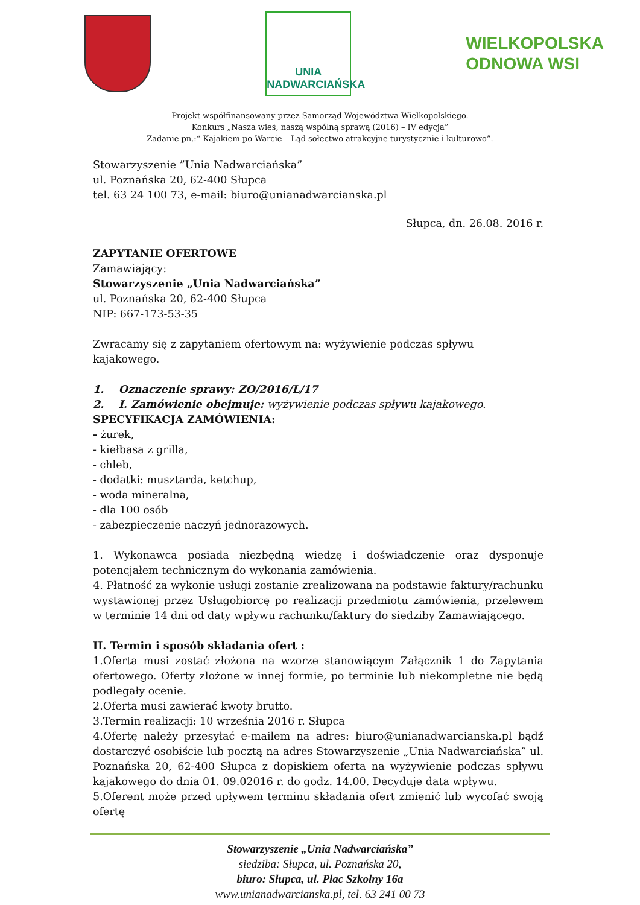UNIA
NADWARCIAŃSKA
WIELKOPOLSKA
ODNOWA WSI
Projekt współfinansowany przez Samorząd Województwa Wielkopolskiego.
Konkurs „Nasza wieś, naszą wspólną sprawą (2016) – IV edycja”
Zadanie pn.:“ Kajakiem po Warcie – Ląd sołectwo atrakcyjne turystycznie i kulturowo”.
Stowarzyszenie ”Unia Nadwarciańska”
ul. Poznańska 20, 62-400 Słupca
tel. 63 24 100 73, e-mail: biuro@unianadwarcianska.pl
Słupca, dn. 26.08. 2016 r.
ZAPYTANIE OFERTOWE
Zamawiający:
Stowarzyszenie „Unia Nadwarciańska”
ul. Poznańska 20, 62-400 Słupca
NIP: 667-173-53-35
Zwracamy się z zapytaniem ofertowym na: wyżywienie podczas spływu kajakowego.
1. Oznaczenie sprawy: ZO/2016/L/17
2. I. Zamówienie obejmuje: wyżywienie podczas spływu kajakowego.
SPECYFIKACJA ZAMÓWIENIA:
- żurek,
- kiełbasa z grilla,
- chleb,
- dodatki: musztarda, ketchup,
- woda mineralna,
- dla 100 osób
- zabezpieczenie naczyń jednorazowych.
1. Wykonawca posiada niezbędną wiedzę i doświadczenie oraz dysponuje potencjałem technicznym do wykonania zamówienia.
4. Płatność za wykonie usługi zostanie zrealizowana na podstawie faktury/rachunku wystawionej przez Usługobiorcę po realizacji przedmiotu zamówienia, przelewem w terminie 14 dni od daty wpływu rachunku/faktury do siedziby Zamawiającego.
II. Termin i sposób składania ofert :
1.Oferta musi zostać złożona na wzorze stanowiącym Załącznik 1 do Zapytania ofertowego. Oferty złożone w innej formie, po terminie lub niekompletne nie będą podlegały ocenie.
2.Oferta musi zawierać kwoty brutto.
3.Termin realizacji: 10 września 2016 r. Słupca
4.Ofertę należy przesyłać e-mailem na adres: biuro@unianadwarcianska.pl bądź dostarczyć osobiście lub pocztą na adres Stowarzyszenie „Unia Nadwarciańska” ul. Poznańska 20, 62-400 Słupca z dopiskiem oferta na wyżywienie podczas spływu kajakowego do dnia 01. 09.02016 r. do godz. 14.00. Decyduje data wpływu.
5.Oferent może przed upływem terminu składania ofert zmienić lub wycofać swoją ofertę
Stowarzyszenie „Unia Nadwarciańska”
siedziba: Słupca, ul. Poznańska 20,
biuro: Słupca, ul. Plac Szkolny 16a
www.unianadwarcianska.pl, tel. 63 241 00 73